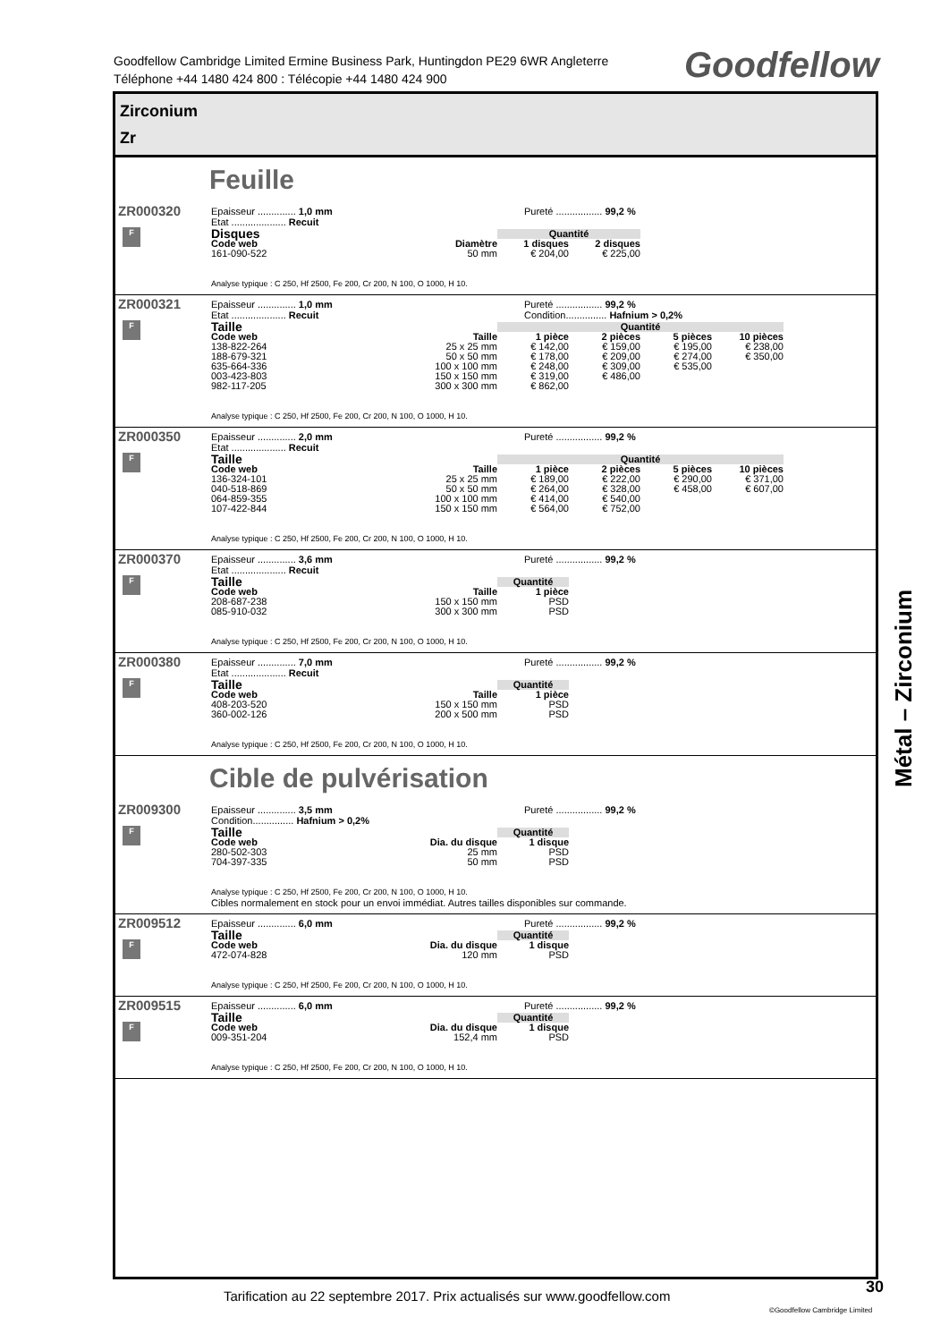Goodfellow Cambridge Limited Ermine Business Park, Huntingdon PE29 6WR Angleterre
Téléphone +44 1480 424 800 : Télécopie +44 1480 424 900
Goodfellow
Zirconium
Zr
Feuille
ZR000320
F
Epaisseur .............. 1,0 mm Pureté ................. 99,2 %
Etat .................... Recuit
| Disques | | Quantité | |
| Code web | Diamètre | 1 disques | 2 disques |
| 161-090-522 | 50 mm | € 204,00 | € 225,00 |
Analyse typique : C 250, Hf 2500, Fe 200, Cr 200, N 100, O 1000, H 10.
ZR000321
F
Epaisseur .............. 1,0 mm Pureté ................. 99,2 %
Etat .................... Recuit Condition............... Hafnium > 0,2%
| Taille | | Quantité | | | |
| Code web | Taille | 1 pièce | 2 pièces | 5 pièces | 10 pièces |
| 138-822-264 | 25 x 25 mm | € 142,00 | € 159,00 | € 195,00 | € 238,00 |
| 188-679-321 | 50 x 50 mm | € 178,00 | € 209,00 | € 274,00 | € 350,00 |
| 635-664-336 | 100 x 100 mm | € 248,00 | € 309,00 | € 535,00 | |
| 003-423-803 | 150 x 150 mm | € 319,00 | € 486,00 | | |
| 982-117-205 | 300 x 300 mm | € 862,00 | | | |
Analyse typique : C 250, Hf 2500, Fe 200, Cr 200, N 100, O 1000, H 10.
ZR000350
F
Epaisseur .............. 2,0 mm Pureté ................. 99,2 %
Etat .................... Recuit
| Taille | | Quantité | | | |
| Code web | Taille | 1 pièce | 2 pièces | 5 pièces | 10 pièces |
| 136-324-101 | 25 x 25 mm | € 189,00 | € 222,00 | € 290,00 | € 371,00 |
| 040-518-869 | 50 x 50 mm | € 264,00 | € 328,00 | € 458,00 | € 607,00 |
| 064-859-355 | 100 x 100 mm | € 414,00 | € 540,00 | | |
| 107-422-844 | 150 x 150 mm | € 564,00 | € 752,00 | | |
Analyse typique : C 250, Hf 2500, Fe 200, Cr 200, N 100, O 1000, H 10.
ZR000370
F
Epaisseur .............. 3,6 mm Pureté ................. 99,2 %
Etat .................... Recuit
| Taille | | Quantité |
| Code web | Taille | 1 pièce |
| 208-687-238 | 150 x 150 mm | PSD |
| 085-910-032 | 300 x 300 mm | PSD |
Analyse typique : C 250, Hf 2500, Fe 200, Cr 200, N 100, O 1000, H 10.
ZR000380
F
Epaisseur .............. 7,0 mm Pureté ................. 99,2 %
Etat .................... Recuit
| Taille | | Quantité |
| Code web | Taille | 1 pièce |
| 408-203-520 | 150 x 150 mm | PSD |
| 360-002-126 | 200 x 500 mm | PSD |
Analyse typique : C 250, Hf 2500, Fe 200, Cr 200, N 100, O 1000, H 10.
Cible de pulvérisation
ZR009300
F
Epaisseur .............. 3,5 mm Pureté ................. 99,2 %
Condition............... Hafnium > 0,2%
| Taille | | Quantité |
| Code web | Dia. du disque | 1 disque |
| 280-502-303 | 25 mm | PSD |
| 704-397-335 | 50 mm | PSD |
Analyse typique : C 250, Hf 2500, Fe 200, Cr 200, N 100, O 1000, H 10.
Cibles normalement en stock pour un envoi immédiat. Autres tailles disponibles sur commande.
ZR009512
F
Epaisseur .............. 6,0 mm Pureté ................. 99,2 %
| Taille | | Quantité |
| Code web | Dia. du disque | 1 disque |
| 472-074-828 | 120 mm | PSD |
Analyse typique : C 250, Hf 2500, Fe 200, Cr 200, N 100, O 1000, H 10.
ZR009515
F
Epaisseur .............. 6,0 mm Pureté ................. 99,2 %
| Taille | | Quantité |
| Code web | Dia. du disque | 1 disque |
| 009-351-204 | 152,4 mm | PSD |
Analyse typique : C 250, Hf 2500, Fe 200, Cr 200, N 100, O 1000, H 10.
Métal – Zirconium
Tarification au 22 septembre 2017. Prix actualisés sur www.goodfellow.com
30
©Goodfellow Cambridge Limited